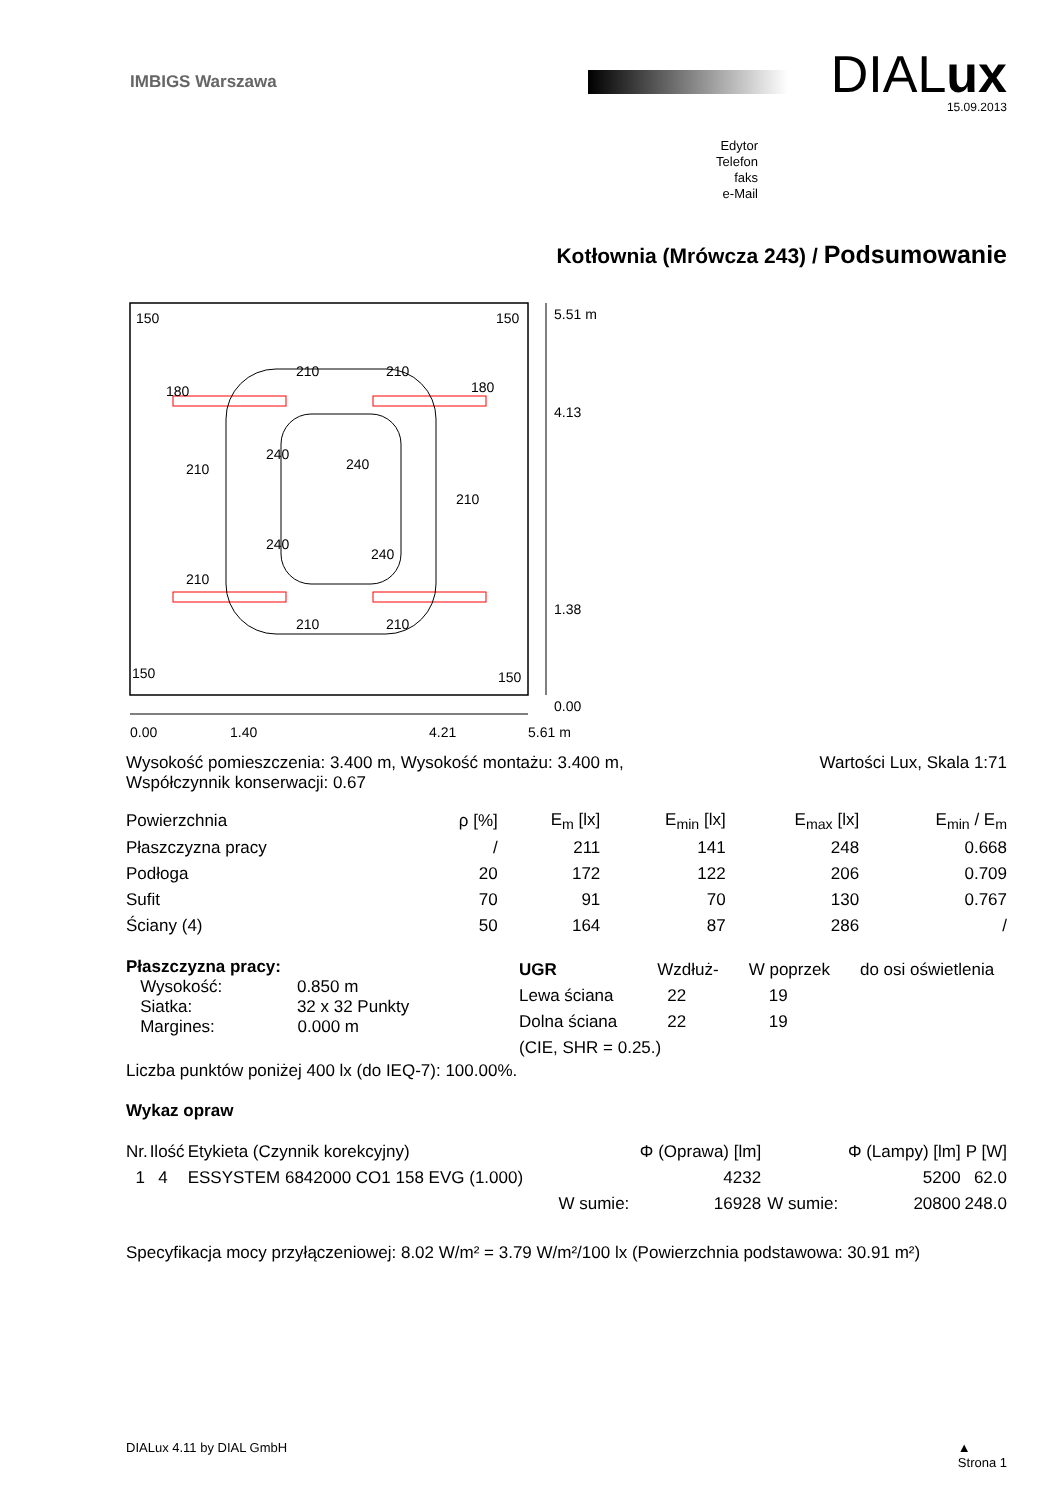IMBIGS Warszawa
DIALux
15.09.2013
Edytor
Telefon
faks
e-Mail
Kotłownia (Mrówcza 243) / Podsumowanie
150
150
150
150
180
180
210
210
210
210
210
210
210
240
240
240
240
5.51 m
4.13
1.38
0.00
0.00
1.40
4.21
5.61 m
Wysokość pomieszczenia: 3.400 m, Wysokość montażu: 3.400 m,
Współczynnik konserwacji: 0.67
Wartości Lux, Skala 1:71
| Powierzchnia | ρ [%] | E<sub>m</sub> [lx] | E<sub>min</sub> [lx] | E<sub>max</sub> [lx] | E<sub>min</sub> / E<sub>m</sub> |
| --- | --- | --- | --- | --- | --- |
| Płaszczyzna pracy | / | 211 | 141 | 248 | 0.668 |
| Podłoga | 20 | 172 | 122 | 206 | 0.709 |
| Sufit | 70 | 91 | 70 | 130 | 0.767 |
| Ściany (4) | 50 | 164 | 87 | 286 | / |
Płaszczyzna pracy:
Wysokość: 0.850 m
Siatka: 32 x 32 Punkty
Margines: 0.000 m
| UGR | Wzdłuż- | W poprzek | do osi oświetlenia |
| Lewa ściana | 22 | 19 | |
| Dolna ściana | 22 | 19 | |
| (CIE, SHR = 0.25.) | | | |
Liczba punktów poniżej 400 lx (do IEQ-7): 100.00%.
Wykaz opraw
| Nr. | Ilość | Etykieta (Czynnik korekcyjny) | | Φ (Oprawa) [lm] | | Φ (Lampy) [lm] | P [W] |
| 1 | 4 | ESSYSTEM 6842000 CO1 158 EVG (1.000) | | 4232 | | 5200 | 62.0 |
| | | | W sumie: | 16928 | W sumie: | 20800 | 248.0 |
Specyfikacja mocy przyłączeniowej: 8.02 W/m² = 3.79 W/m²/100 lx (Powierzchnia podstawowa: 30.91 m²)
DIALux 4.11 by DIAL GmbH ▲
Strona 1